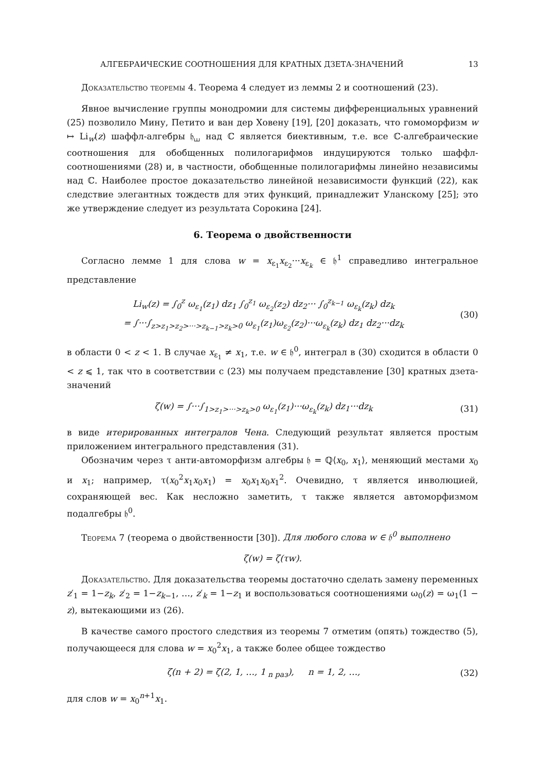АЛГЕБРАИЧЕСКИЕ СООТНОШЕНИЯ ДЛЯ КРАТНЫХ ДЗЕТА-ЗНАЧЕНИЙ 13
Доказательство теоремы 4. Теорема 4 следует из леммы 2 и соотношений (23).
Явное вычисление группы монодромии для системы дифференциальных уравнений (25) позволило Мину, Петито и ван дер Ховену [19], [20] доказать, что гомоморфизм w ↦ Li<sub>w</sub>(z) шаффл-алгебры 𝔥<sub>⧢</sub> над ℂ является биективным, т.е. все ℂ-алгебраические соотношения для обобщенных полилогарифмов индуцируются только шаффл-соотношениями (28) и, в частности, обобщенные полилогарифмы линейно независимы над ℂ. Наиболее простое доказательство линейной независимости функций (22), как следствие элегантных тождеств для этих функций, принадлежит Уланскому [25]; это же утверждение следует из результата Сорокина [24].
6. Теорема о двойственности
Согласно лемме 1 для слова w = x<sub>ε<sub>1</sub></sub>x<sub>ε<sub>2</sub></sub>···x<sub>ε<sub>k</sub></sub> ∈ 𝔥<sup>1</sup> справедливо интегральное представление
Li<sub>w</sub>(z) = ∫<sub>0</sub><sup>z</sup> ω<sub>ε<sub>1</sub></sub>(z<sub>1</sub>) dz<sub>1</sub> ∫<sub>0</sub><sup>z<sub>1</sub></sup> ω<sub>ε<sub>2</sub></sub>(z<sub>2</sub>) dz<sub>2</sub>··· ∫<sub>0</sub><sup>z<sub>k−1</sub></sup> ω<sub>ε<sub>k</sub></sub>(z<sub>k</sub>) dz<sub>k</sub>
= ∫···∫<sub>z>z<sub>1</sub>>z<sub>2</sub>>···>z<sub>k−1</sub>>z<sub>k</sub>>0</sub> ω<sub>ε<sub>1</sub></sub>(z<sub>1</sub>)ω<sub>ε<sub>2</sub></sub>(z<sub>2</sub>)···ω<sub>ε<sub>k</sub></sub>(z<sub>k</sub>) dz<sub>1</sub> dz<sub>2</sub>···dz<sub>k</sub> (30)
в области 0 < z < 1. В случае x<sub>ε<sub>1</sub></sub> ≠ x<sub>1</sub>, т.е. w ∈ 𝔥<sup>0</sup>, интеграл в (30) сходится в области 0 < z ⩽ 1, так что в соответствии с (23) мы получаем представление [30] кратных дзета-значений
ζ(w) = ∫···∫<sub>1>z<sub>1</sub>>···>z<sub>k</sub>>0</sub> ω<sub>ε<sub>1</sub></sub>(z<sub>1</sub>)···ω<sub>ε<sub>k</sub></sub>(z<sub>k</sub>) dz<sub>1</sub>···dz<sub>k</sub> (31)
в виде итерированных интегралов Чена. Следующий результат является простым приложением интегрального представления (31).
Обозначим через τ анти-автоморфизм алгебры 𝔥 = ℚ⟨x<sub>0</sub>, x<sub>1</sub>⟩, меняющий местами x<sub>0</sub> и x<sub>1</sub>; например, τ(x<sub>0</sub><sup>2</sup>x<sub>1</sub>x<sub>0</sub>x<sub>1</sub>) = x<sub>0</sub>x<sub>1</sub>x<sub>0</sub>x<sub>1</sub><sup>2</sup>. Очевидно, τ является инволюцией, сохраняющей вес. Как несложно заметить, τ также является автоморфизмом подалгебры 𝔥<sup>0</sup>.
Теорема 7 (теорема о двойственности [30]). Для любого слова w ∈ 𝔥<sup>0</sup> выполнено
ζ(w) = ζ(τw).
Доказательство. Для доказательства теоремы достаточно сделать замену переменных z′<sub>1</sub> = 1−z<sub>k</sub>, z′<sub>2</sub> = 1−z<sub>k−1</sub>, …, z′<sub>k</sub> = 1−z<sub>1</sub> и воспользоваться соотношениями ω<sub>0</sub>(z) = ω<sub>1</sub>(1 − z), вытекающими из (26).
В качестве самого простого следствия из теоремы 7 отметим (опять) тождество (5), получающееся для слова w = x<sub>0</sub><sup>2</sup>x<sub>1</sub>, а также более общее тождество
ζ(n + 2) = ζ(2, 1, …, 1<sub>n раз</sub>), n = 1, 2, …, (32)
для слов w = x<sub>0</sub><sup>n+1</sup>x<sub>1</sub>.